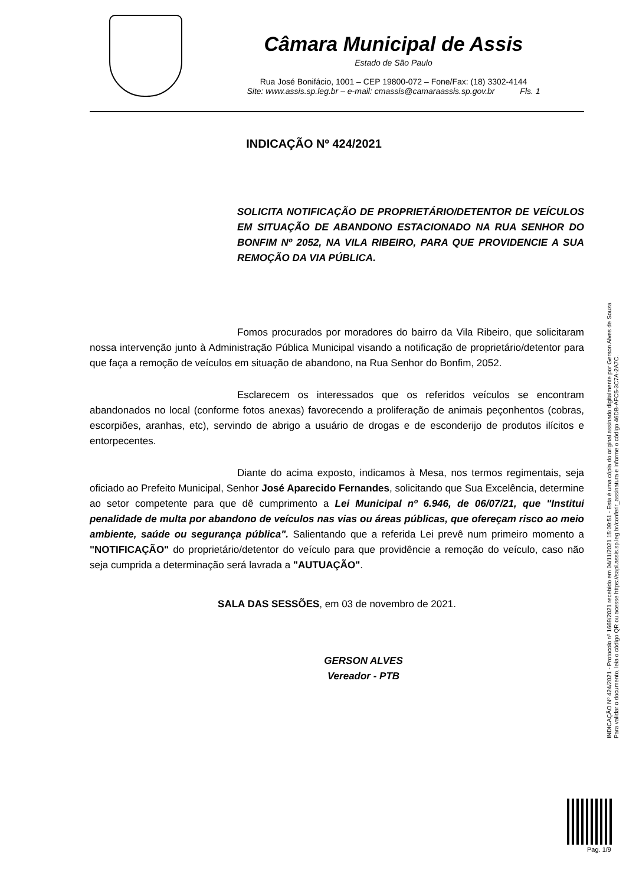Câmara Municipal de Assis
Estado de São Paulo
Rua José Bonifácio, 1001 – CEP 19800-072 – Fone/Fax: (18) 3302-4144
Site: www.assis.sp.leg.br – e-mail: cmassis@camaraassis.sp.gov.br Fls. 1
INDICAÇÃO Nº 424/2021
SOLICITA NOTIFICAÇÃO DE PROPRIETÁRIO/DETENTOR DE VEÍCULOS EM SITUAÇÃO DE ABANDONO ESTACIONADO NA RUA SENHOR DO BONFIM Nº 2052, NA VILA RIBEIRO, PARA QUE PROVIDENCIE A SUA REMOÇÃO DA VIA PÚBLICA.
Fomos procurados por moradores do bairro da Vila Ribeiro, que solicitaram nossa intervenção junto à Administração Pública Municipal visando a notificação de proprietário/detentor para que faça a remoção de veículos em situação de abandono, na Rua Senhor do Bonfim, 2052.
Esclarecem os interessados que os referidos veículos se encontram abandonados no local (conforme fotos anexas) favorecendo a proliferação de animais peçonhentos (cobras, escorpiões, aranhas, etc), servindo de abrigo a usuário de drogas e de esconderijo de produtos ilícitos e entorpecentes.
Diante do acima exposto, indicamos à Mesa, nos termos regimentais, seja oficiado ao Prefeito Municipal, Senhor José Aparecido Fernandes, solicitando que Sua Excelência, determine ao setor competente para que dê cumprimento a Lei Municipal nº 6.946, de 06/07/21, que "Institui penalidade de multa por abandono de veículos nas vias ou áreas públicas, que ofereçam risco ao meio ambiente, saúde ou segurança pública". Salientando que a referida Lei prevê num primeiro momento a "NOTIFICAÇÃO" do proprietário/detentor do veículo para que providêncie a remoção do veículo, caso não seja cumprida a determinação será lavrada a "AUTUAÇÃO".
SALA DAS SESSÕES, em 03 de novembro de 2021.
GERSON ALVES
Vereador - PTB
INDICAÇÃO Nº 424/2021 - Protocolo nº 1669/2021 recebido em 04/11/2021 15:09:51 - Esta é uma cópia do original assinado digitalmente por Gerson Alves de Souza
Para validar o documento, leia o código QR ou acesse https://sapl.assis.sp.leg.br/conferir_assinatura e informe o código 46DB-AFC5-3C7A-2A7C.
Pag. 1/9